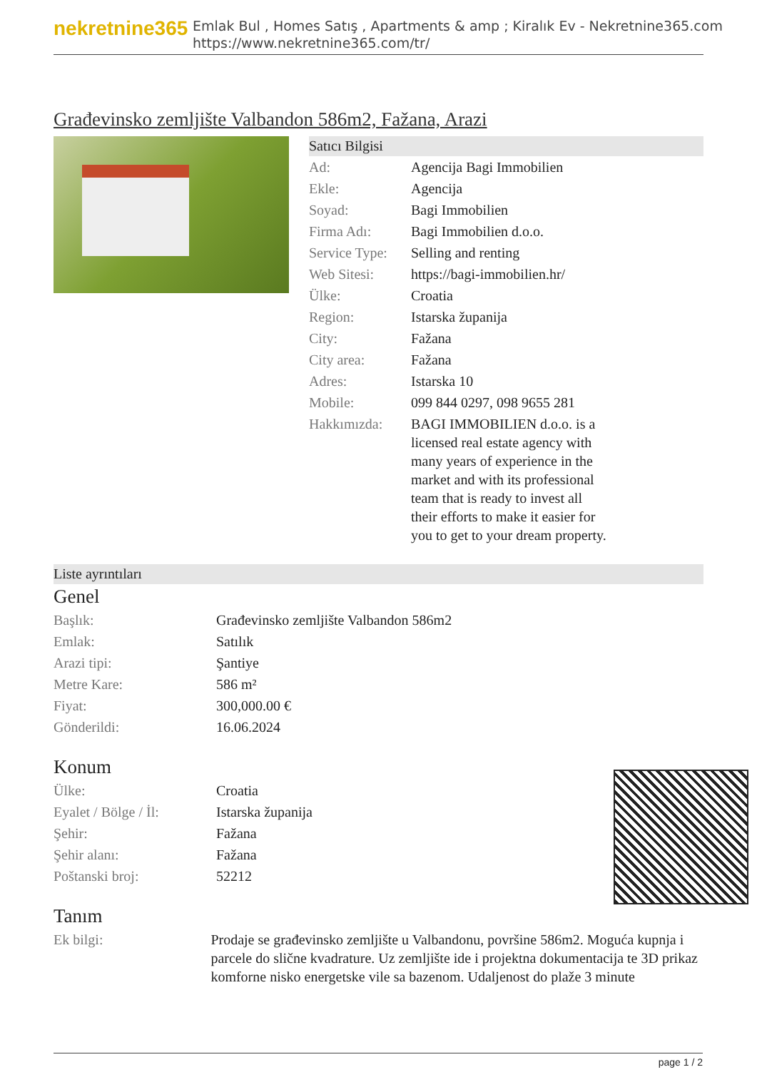nekretnine365
Emlak Bul , Homes Satış , Apartments & amp ; Kiralık Ev - Nekretnine365.com
https://www.nekretnine365.com/tr/
Građevinsko zemljište Valbandon 586m2, Fažana, Arazi
Satıcı Bilgisi
| Ad: | Agencija Bagi Immobilien |
| Ekle: | Agencija |
| Soyad: | Bagi Immobilien |
| Firma Adı: | Bagi Immobilien d.o.o. |
| Service Type: | Selling and renting |
| Web Sitesi: | https://bagi-immobilien.hr/ |
| Ülke: | Croatia |
| Region: | Istarska županija |
| City: | Fažana |
| City area: | Fažana |
| Adres: | Istarska 10 |
| Mobile: | 099 844 0297, 098 9655 281 |
| Hakkımızda: | BAGI IMMOBILIEN d.o.o. is a licensed real estate agency with many years of experience in the market and with its professional team that is ready to invest all their efforts to make it easier for you to get to your dream property. |
Liste ayrıntıları
Genel
| Başlık: | Građevinsko zemljište Valbandon 586m2 |
| Emlak: | Satılık |
| Arazi tipi: | Şantiye |
| Metre Kare: | 586 m² |
| Fiyat: | 300,000.00 € |
| Gönderildi: | 16.06.2024 |
Konum
| Ülke: | Croatia |
| Eyalet / Bölge / İl: | Istarska županija |
| Şehir: | Fažana |
| Şehir alanı: | Fažana |
| Poštanski broj: | 52212 |
Tanım
| Ek bilgi: | Prodaje se građevinsko zemljište u Valbandonu, površine 586m2. Moguća kupnja i parcele do slične kvadrature. Uz zemljište ide i projektna dokumentacija te 3D prikaz komforne nisko energetske vile sa bazenom. Udaljenost do plaže 3 minute |
page 1 / 2